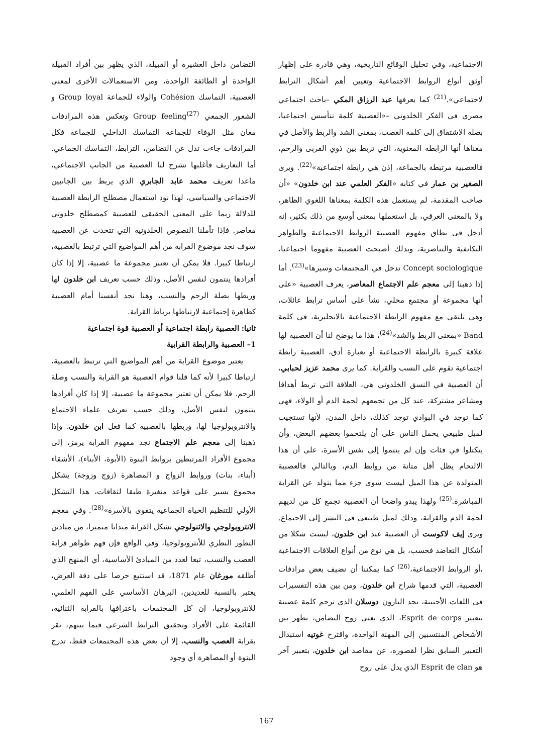الاجتماعية، وفي تحليل الوقائع التاريخية، وهي قادرة على إظهار أوثق أنواع الروابط الاجتماعية وتعيين أهم أشكال الترابط لاجتماعي».<sup>(21)</sup> كما يعرفها عبد الرزاق المكي –باحث اجتماعي مصري في الفكر الخلدوني –«العصبية كلمة تتأسس اجتماعيا، بصلة الاشتقاق إلى كلمة العصب، بمعنى الشد والربط والأصل في معناها أنها الرابطة المعنوية، التي تربط بين ذوي القربى والرحم، فالعصبية مرتبطة بالجماعة، إذن هي رابطة اجتماعية»<sup>(22)</sup>. ويرى الصغير بن عمار في كتابه «الفكر العلمي عند ابن خلدون» «أن صاحب المقدمة، لم يستعمل هذه الكلمة بمعناها اللغوي الظاهر، ولا بالمعنى العرقي، بل استعملها بمعنى أوسع من ذلك بكثير، إنه أدخل في نطاق مفهوم العصبية الروابط الاجتماعية والظواهر التكاتفية والتناصرية، وبذلك أصبحت العصبية مفهوما اجتماعيا، Concept sociologique تدخل في المجتمعات وسيرها»<sup>(23)</sup>. أما إذا ذهبنا إلى معجم علم الاجتماع المعاصر، يعرف العصبية «على أنها مجموعة أو مجتمع محلي، نشأ على أساس ترابط عائلات، وهي تلتقي مع مفهوم الرابطة الاجتماعية بالانجليزية، في كلمة Band «بمعنى الربط والشد»<sup>(24)</sup>، هذا ما يوضح لنا أن العصبية لها علاقة كبيرة بالرابطة الاجتماعية أو بعبارة أدق، العصبية رابطة اجتماعية تقوم على النسب والقرابة. كما يرى محمد عزيز لحبابي، أن العصبية في النسق الخلدوني هي، العلاقة التي تربط أهدافا ومشاعر مشتركة، عند كل من تجمعهم لحمة الدم أو الولاء، فهي كما توجد في البوادي توجد كذلك، داخل المدن، لأنها تستجيب لميل طبيعي يحمل الناس على أن يلتحموا بعضهم البعض، وأن يتكتلوا في فئات وإن لم ينتموا إلى نفس الأسرة، على أن هذا الالتحام يظل أقل متانة من روابط الدم، وبالتالي فالعصبية المتولدة عن هذا الميل ليست سوى جزء مما يتولد عن القرابة المباشرة.<sup>(25)</sup> ولهذا يبدو واضحا أن العصبية تجمع كل من لديهم لحمة الدم والقرابة، وذلك لميل طبيعي في البشر إلى الاجتماع. ويرى إيف لاكوست أن العصبية عند ابن خلدون، ليست شكلا من أشكال التعاضد فحسب، بل هي نوع من أنواع العلاقات الاجتماعية ،أو الروابط الاجتماعية،<sup>(26)</sup> كما يمكننا أن نضيف بعض مرادفات العصبية، التي قدمها شراح ابن خلدون، ومن بين هذه التفسيرات في اللغات الأجنبية، نجد البارون دوسلان الذي ترجم كلمة عصبية بتعبير Esprit de corps، الذي يعني روح التضامن، يظهر بين الأشخاص المنتسبين إلى المهنة الواحدة، واقترح غوتيه استبدال التعبير السابق نظرا لقصوره، عن مقاصد ابن خلدون، بتعبير آخر هو Esprit de clan الذي يدل على روح
التضامن داخل العشيرة أو القبيلة، الذي يظهر بين أفراد القبيلة الواحدة أو الطائفة الواحدة، ومن الاستعمالات الأخرى لمعنى العصبية، التماسك Cohésion والولاء للجماعة Group loyal و الشعور الجمعي Group feeling<sup>(27)</sup> وتعكس هذه المرادفات معان مثل الوفاء للجماعة التماسك الداخلي للجماعة فكل المرادفات جاءت تدل عن التضامن، الترابط، التماسك الجماعي. أما التعاريف فأغلبها تشرح لنا العصبية من الجانب الاجتماعي، ماعدا تعريف محمد عابد الجابري الذي يربط بين الجانبين الاجتماعي والسياسي، لهذا نود استعمال مصطلح الرابطة العصبية للدلالة ربما على المعنى الحقيقي للعصبية كمصطلح خلدوني معاصر. فإذا تأملنا النصوص الخلدونية التي تتحدث عن العصبية سوف نجد موضوع القرابة من أهم المواضيع التي ترتبط بالعصبية، ارتباطا كبيرا. فلا يمكن أن تعتبر مجموعة ما عصبية، إلا إذا كان أفرادها ينتمون لنفس الأصل، وذلك حسب تعريف ابن خلدون لها وربطها بصلة الرحم والنسب، وهنا نجد أنفسنا أمام العصبية كظاهرة إجتماعية لارتباطها برباط القرابة.
ثانيا: العصبية رابطة اجتماعية أو العصبية قوة اجتماعية
1– العصبية والرابطة القرابية
يعتبر موضوع القرابة من أهم المواضيع التي ترتبط بالعصبية، ارتباطا كبيرا لأنه كما قلنا قوام العصبية هو القرابة والنسب وصلة الرحم. فلا يمكن أن تعتبر مجموعة ما عصبية، إلا إذا كان أفرادها ينتمون لنفس الأصل، وذلك حسب تعريف علماء الاجتماع والانتروبولوجيا لها، وربطها بالعصبية كما فعل ابن خلدون. وإذا ذهبنا إلى معجم علم الاجتماع نجد مفهوم القرابة يرمز، إلى مجموع الأفراد المرتبطين بروابط البنوة (الأبوة، الأبناء)، الأشقاء (أبناء، بنات) وروابط الزواج و المصاهرة (زوج وزوجة) يشكل مجموع يسير على قواعد متغيرة طبقا لثقافات، هذا التشكل الأولي للتنظيم الحياة الجماعية يتقوى بالأسرة»<sup>(28)</sup>. وفي معجم الانتروبولوجي والاثنولوجي تشكل القرابة ميدانا متميزا، من ميادين التطور النظري للأنثروبولوجيا، وفي الواقع فإن فهم ظواهر قرابة العصب والنسب، تبعا لعدد من المبادئ الأساسية، أي المنهج الذي أطلقه مورغان عام 1871، قد استتبع حرصا على دقة العرض، يعتبر بالنسبة للعديدين، البرهان الأساسي على الفهم العلمي، للانتروبولوجيا، إن كل المجتمعات باعترافها بالقرابة الثنائية، القائمة على الأفراد وتحقيق الترابط الشرعي فيما بينهم، تقر بقرابة العصب والنسب، إلا أن بعض هذه المجتمعات فقط، تدرج البنوة أو المصاهرة أي وجود
167